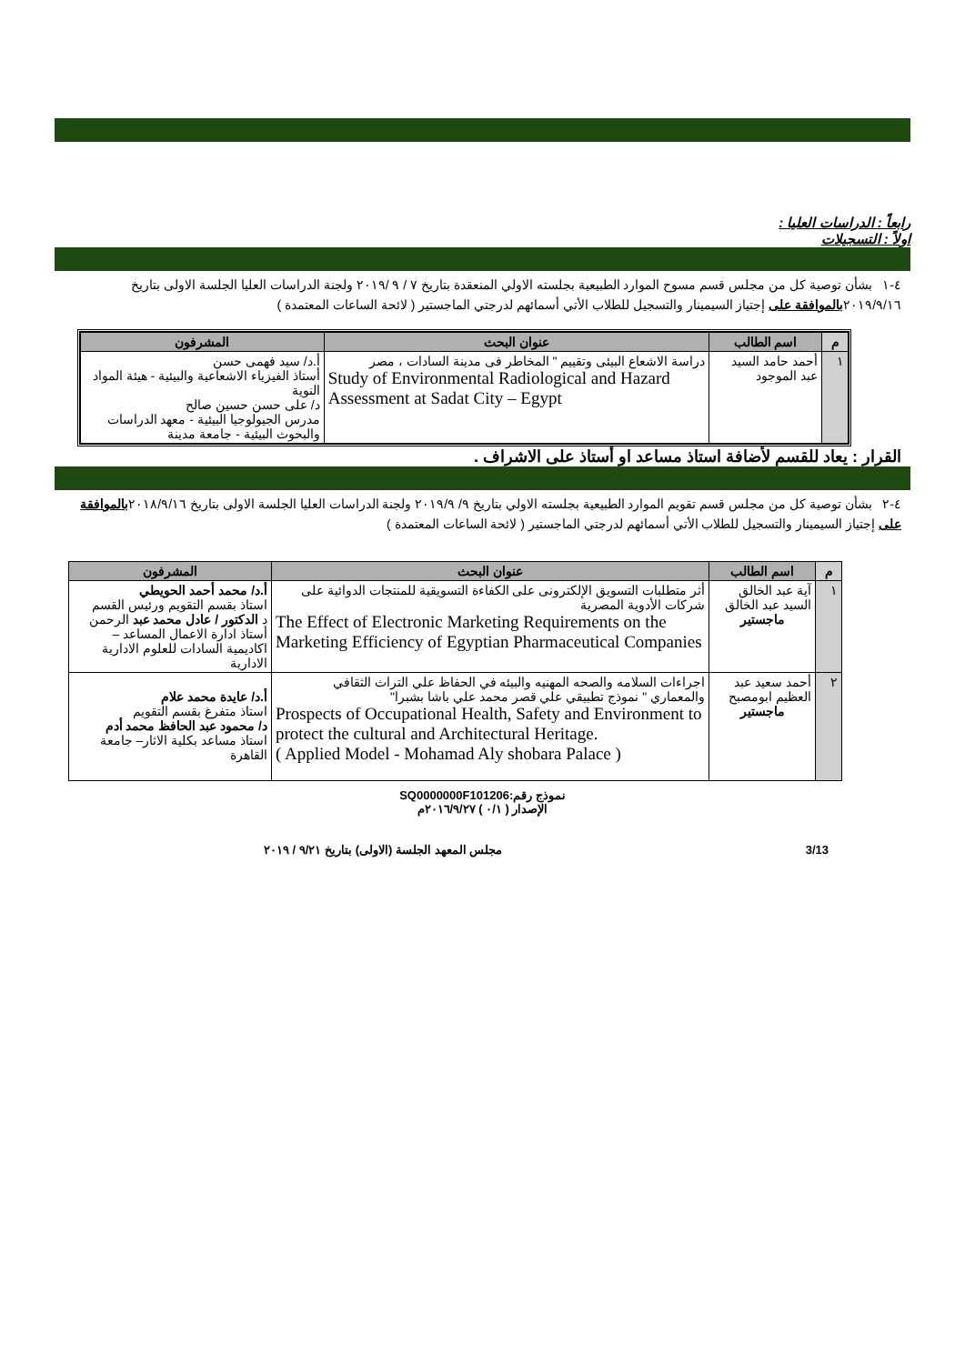رابعاً : الدراسات العليا :
اولاً : التسجيلات
٤-١ بشأن توصية كل من مجلس قسم مسوح الموارد الطبيعية بجلسته الاولي المنعقدة بتاريخ ٧ / ٩ /٢٠١٩ ولجنة الدراسات العليا الجلسة الاولى بتاريخ ٢٠١٩/٩/١٦بالموافقة على إجتياز السيمينار والتسجيل للطلاب الأتي أسمائهم لدرجتي الماجستير ( لائحة الساعات المعتمدة )
| م | اسم الطالب | عنوان البحث | المشرفون |
| --- | --- | --- | --- |
| ١ | أحمد حامد السيد عبد الموجود | دراسة الاشعاع البيئى وتقييم " المخاطر فى مدينة السادات ، مصر Study of Environmental Radiological and Hazard Assessment at Sadat City – Egypt | أ.د/ سيد فهمى حسن أستاذ الفيزياء الاشعاعية والبيئية - هيئة المواد النوية د/ على حسن حسين صالح مدرس الجيولوجيا البيئية - معهد الدراسات والبحوث البيئية - جامعة مدينة |
القرار : يعاد للقسم لأضافة استاذ مساعد او أستاذ على الاشراف .
٤-٢ بشأن توصية كل من مجلس قسم تقويم الموارد الطبيعية بجلسته الاولي بتاريخ ٩/ ٢٠١٩/٩ ولجنة الدراسات العليا الجلسة الاولى بتاريخ ٢٠١٨/٩/١٦بالموافقة على إجتياز السيمينار والتسجيل للطلاب الأتي أسمائهم لدرجتي الماجستير ( لائحة الساعات المعتمدة )
| م | اسم الطالب | عنوان البحث | المشرفون |
| --- | --- | --- | --- |
| ١ | آية عبد الخالق السيد عبد الخالق ماجستير | أثر متطلبات التسويق الإلكترونى على الكفاءة التسويقية للمنتجات الدوائية على شركات الأدوية المصرية The Effect of Electronic Marketing Requirements on the Marketing Efficiency of Egyptian Pharmaceutical Companies | أ.د/ محمد أحمد الحويطي استاذ بقسم التقويم ورئيس القسم د الدكتور / عادل محمد عبد الرحمن أستاذ ادارة الاعمال المساعد – اكاديمية السادات للعلوم الادارية الادارية |
| ٢ | أحمد سعيد عبد العظيم ابومصبح ماجستير | اجراءات السلامه والصحه المهنيه والبيئه في الحفاظ علي التراث الثقافي والمعماري " نموذج تطبيقي علي قصر محمد علي باشا بشبرا" Prospects of Occupational Health, Safety and Environment to protect the cultural and Architectural Heritage. ( Applied Model - Mohamad Aly shobara Palace ) | أ.د/ عايدة محمد علام استاذ متفرغ بقسم التقويم د/ محمود عبد الحافظ محمد أدم استاذ مساعد بكلية الاثار– جامعة القاهرة |
نموذج رقم:SQ0000000F101206
الإصدار ( ٠/١ ) ٢٠١٦/٩/٢٧م
مجلس المعهد الجلسة (الاولى) بتاريخ ٩/٢١ / ٢٠١٩ 3/13